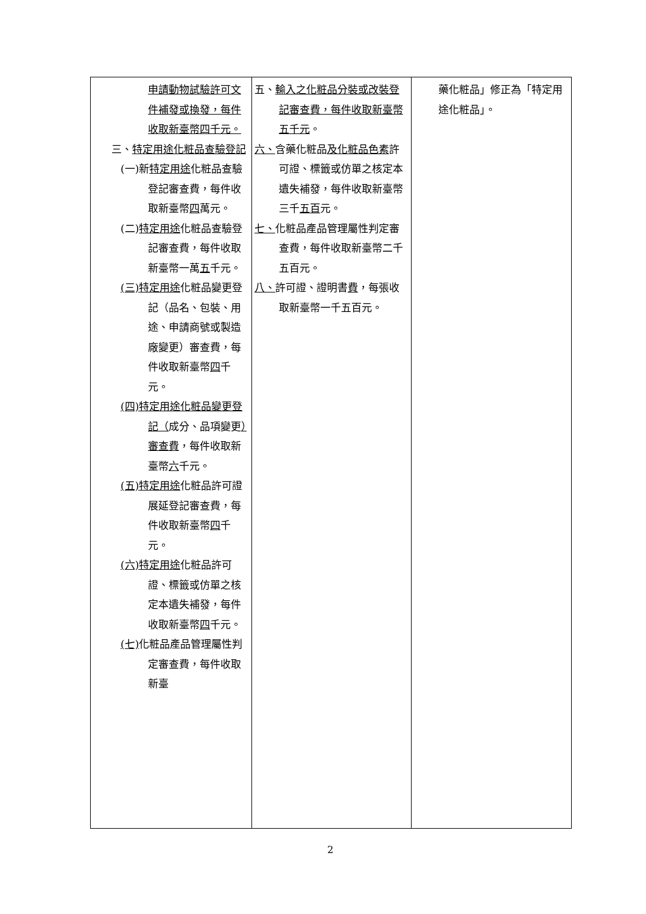| 申請動物試驗許可文件補發或換發，每件收取新臺幣四千元。 三、 特定用途化粧品查驗登記 (一)新 特定用途 化粧品查驗登記審查費，每件收取新臺幣 四 萬元。 (二) 特定用途 化粧品查驗登記審查費，每件收取新臺幣一萬 五 千元。 (三) 特定用途 化粧品變更登記（品名、包裝、用途、申請商號或製造廠變更）審查費，每件收取新臺幣 四 千元。 (四)特定用途化粧品變更登記（ 成分、品項變更 ）審查費 ，每件收取新臺幣 六 千元。 (五) 特定用途 化粧品許可證展延登記審查費，每件收取新臺幣 四 千元。 (六) 特定用途 化粧品許可證、標籤或仿單之核定本遺失補發，每件收取新臺幣 四 千元。 (七) 化粧品產品管理屬性判定審查費，每件收取新臺 | 五、 輸入之化粧品分裝或改裝登記審查費，每件收取新臺幣五千元 。 六、 含藥化粧品 及化粧品色素 許可證、標籤或仿單之核定本遺失補發，每件收取新臺幣三千 五百 元。 七、 化粧品產品管理屬性判定審查費，每件收取新臺幣二千五百元。 八、 許可證、證明書 費 ，每張收取新臺幣一千五百元。 | 藥化粧品」修正為「特定用途化粧品」。 |
2